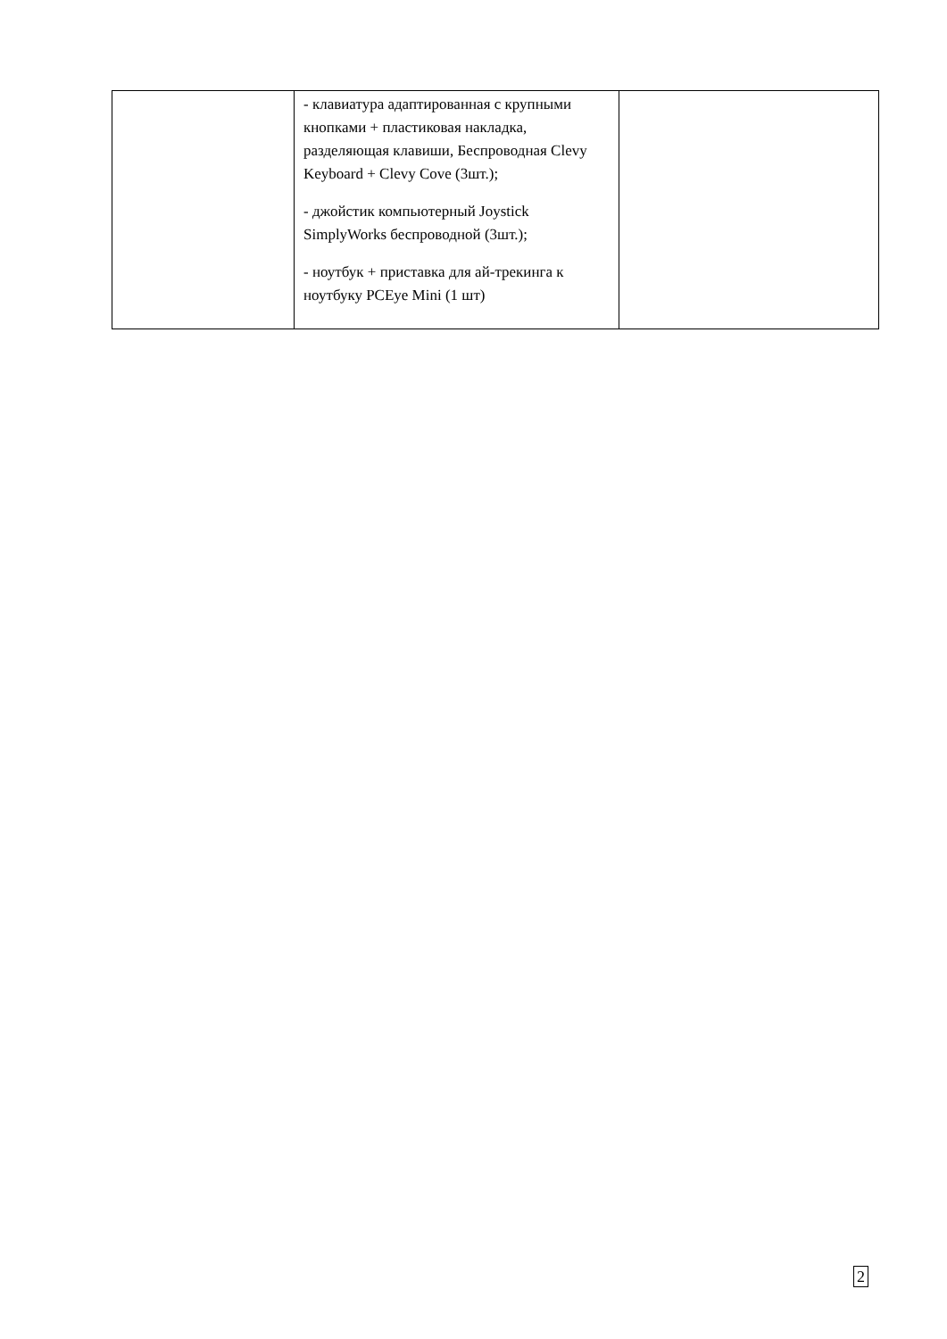| | - клавиатура адаптированная с крупными кнопками + пластиковая накладка, разделяющая клавиши, Беспроводная Clevy Keyboard + Clevy Cove (3шт.); - джойстик компьютерный Joystick SimplyWorks беспроводной (3шт.); - ноутбук + приставка для ай-трекинга к ноутбуку PCEye Mini (1 шт) | |
2